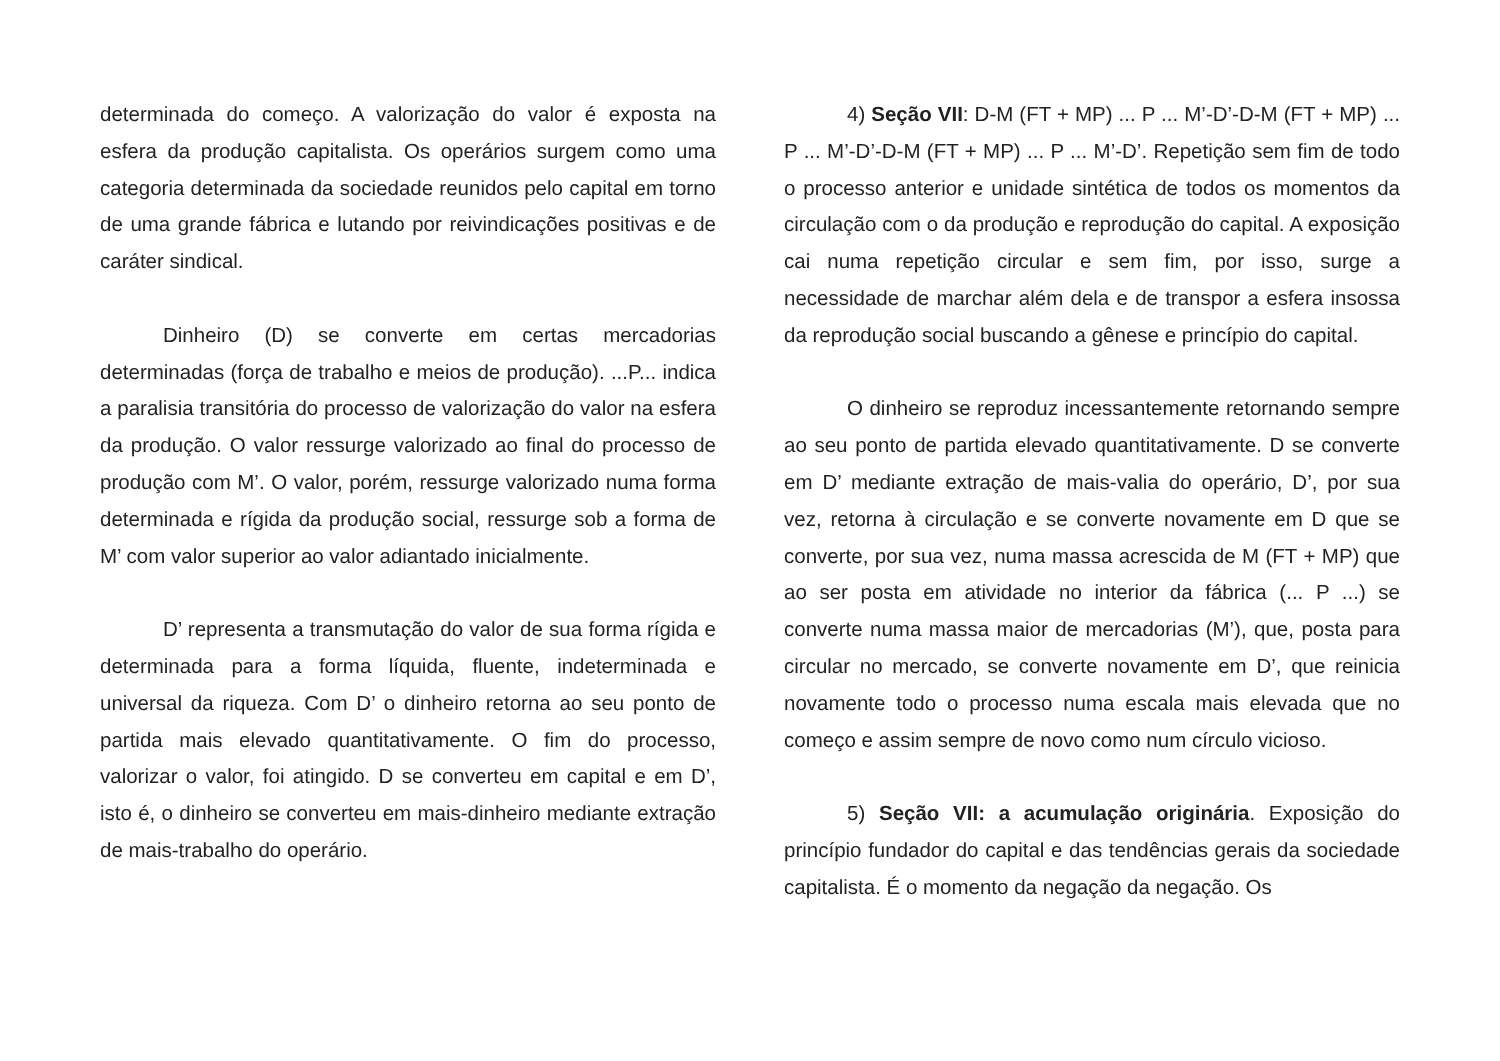determinada do começo. A valorização do valor é exposta na esfera da produção capitalista. Os operários surgem como uma categoria determinada da sociedade reunidos pelo capital em torno de uma grande fábrica e lutando por reivindicações positivas e de caráter sindical.
Dinheiro (D) se converte em certas mercadorias determinadas (força de trabalho e meios de produção). ...P... indica a paralisia transitória do processo de valorização do valor na esfera da produção. O valor ressurge valorizado ao final do processo de produção com M’. O valor, porém, ressurge valorizado numa forma determinada e rígida da produção social, ressurge sob a forma de M’ com valor superior ao valor adiantado inicialmente.
D’ representa a transmutação do valor de sua forma rígida e determinada para a forma líquida, fluente, indeterminada e universal da riqueza. Com D’ o dinheiro retorna ao seu ponto de partida mais elevado quantitativamente. O fim do processo, valorizar o valor, foi atingido. D se converteu em capital e em D’, isto é, o dinheiro se converteu em mais-dinheiro mediante extração de mais-trabalho do operário.
4) Seção VII: D-M (FT + MP) ... P ... M’-D’-D-M (FT + MP) ... P ... M’-D’-D-M (FT + MP) ... P ... M’-D’. Repetição sem fim de todo o processo anterior e unidade sintética de todos os momentos da circulação com o da produção e reprodução do capital. A exposição cai numa repetição circular e sem fim, por isso, surge a necessidade de marchar além dela e de transpor a esfera insossa da reprodução social buscando a gênese e princípio do capital.
O dinheiro se reproduz incessantemente retornando sempre ao seu ponto de partida elevado quantitativamente. D se converte em D’ mediante extração de mais-valia do operário, D’, por sua vez, retorna à circulação e se converte novamente em D que se converte, por sua vez, numa massa acrescida de M (FT + MP) que ao ser posta em atividade no interior da fábrica (... P ...) se converte numa massa maior de mercadorias (M’), que, posta para circular no mercado, se converte novamente em D’, que reinicia novamente todo o processo numa escala mais elevada que no começo e assim sempre de novo como num círculo vicioso.
5) Seção VII: a acumulação originária. Exposição do princípio fundador do capital e das tendências gerais da sociedade capitalista. É o momento da negação da negação. Os